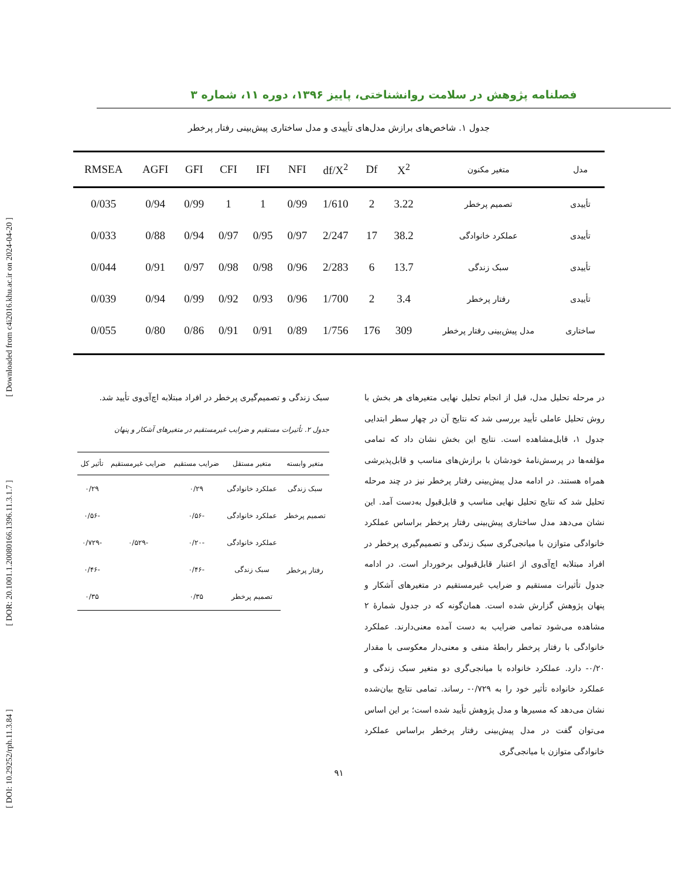[ DOI: 10.29252/rph.11.3.84 ] [ DOR: 20.1001.1.20080166.1396.11.3.1.7 ] [ Downloaded from c4i2016.khu.ac.ir on 2024-04-20 ]
فصلنامه پژوهش در سلامت روانشناختی، پاییز ۱۳۹۶، دوره ۱۱، شماره ۳
جدول ۱. شاخص‌های برازش مدل‌های تأییدی و مدل ساختاری پیش‌بینی رفتار پرخطر
| مدل | متغیر مکنون | X<sup>2</sup> | Df | df/X<sup>2</sup> | NFI | IFI | CFI | GFI | AGFI | RMSEA |
| --- | --- | --- | --- | --- | --- | --- | --- | --- | --- | --- |
| تأییدی | تصمیم پرخطر | 3.22 | 2 | 1/610 | 0/99 | 1 | 1 | 0/99 | 0/94 | 0/035 |
| تأییدی | عملکرد خانوادگی | 38.2 | 17 | 2/247 | 0/97 | 0/95 | 0/97 | 0/94 | 0/88 | 0/033 |
| تأییدی | سبک زندگی | 13.7 | 6 | 2/283 | 0/96 | 0/98 | 0/98 | 0/97 | 0/91 | 0/044 |
| تأییدی | رفتار پرخطر | 3.4 | 2 | 1/700 | 0/96 | 0/93 | 0/92 | 0/99 | 0/94 | 0/039 |
| ساختاری | مدل پیش‌بینی رفتار پرخطر | 309 | 176 | 1/756 | 0/89 | 0/91 | 0/91 | 0/86 | 0/80 | 0/055 |
در مرحله تحلیل مدل، قبل از انجام تحلیل نهایی متغیرهای هر بخش با روش تحلیل عاملی تأیید بررسی شد که نتایج آن در چهار سطر ابتدایی جدول ۱، قابل‌مشاهده است. نتایج این بخش نشان داد که تمامی مؤلفه‌ها در پرسش‌نامهٔ خودشان با برازش‌های مناسب و قابل‌پذیرشی همراه هستند. در ادامه مدل پیش‌بینی رفتار پرخطر نیز در چند مرحله تحلیل شد که نتایج تحلیل نهایی مناسب و قابل‌قبول به‌دست آمد. این نشان می‌دهد مدل ساختاری پیش‌بینی رفتار پرخطر براساس عملکرد خانوادگی متوازن با میانجی‌گری سبک زندگی و تصمیم‌گیری پرخطر در افراد مبتلابه اچ‌آی‌وی از اعتبار قابل‌قبولی برخوردار است. در ادامه جدول تأثیرات مستقیم و ضرایب غیرمستقیم در متغیرهای آشکار و پنهان پژوهش گزارش شده است. همان‌گونه که در جدول شمارهٔ ۲ مشاهده می‌شود تمامی ضرایب به دست آمده معنی‌دارند. عملکرد خانوادگی با رفتار پرخطر رابطهٔ منفی و معنی‌دار معکوسی با مقدار ۰/۲۰- دارد. عملکرد خانواده با میانجی‌گری دو متغیر سبک زندگی و عملکرد خانواده تأثیر خود را به ۰/۷۲۹- رساند. تمامی نتایج بیان‌شده نشان می‌دهد که مسیرها و مدل پژوهش تأیید شده است؛ بر این اساس می‌توان گفت در مدل پیش‌بینی رفتار پرخطر براساس عملکرد خانوادگی متوازن با میانجی‌گری
سبک زندگی و تصمیم‌گیری پرخطر در افراد مبتلابه اچ‌آی‌وی تأیید شد.
جدول ۲. تأثیرات مستقیم و ضرایب غیرمستقیم در متغیرهای آشکار و پنهان
| متغیر وابسته | متغیر مستقل | ضرایب مستقیم | ضرایب غیرمستقیم | تأثیر کل |
| --- | --- | --- | --- | --- |
| سبک زندگی | عملکرد خانوادگی | ۰/۲۹ | | ۰/۲۹ |
| تصمیم پرخطر | عملکرد خانوادگی | -۰/۵۶ | | -۰/۵۶ |
| رفتار پرخطر | عملکرد خانوادگی | -۰/۲۰ | -۰/۵۲۹ | -۰/۷۲۹ |
| | سبک زندگی | -۰/۴۶ | | -۰/۴۶ |
| | تصمیم پرخطر | ۰/۳۵ | | ۰/۳۵ |
۹۱